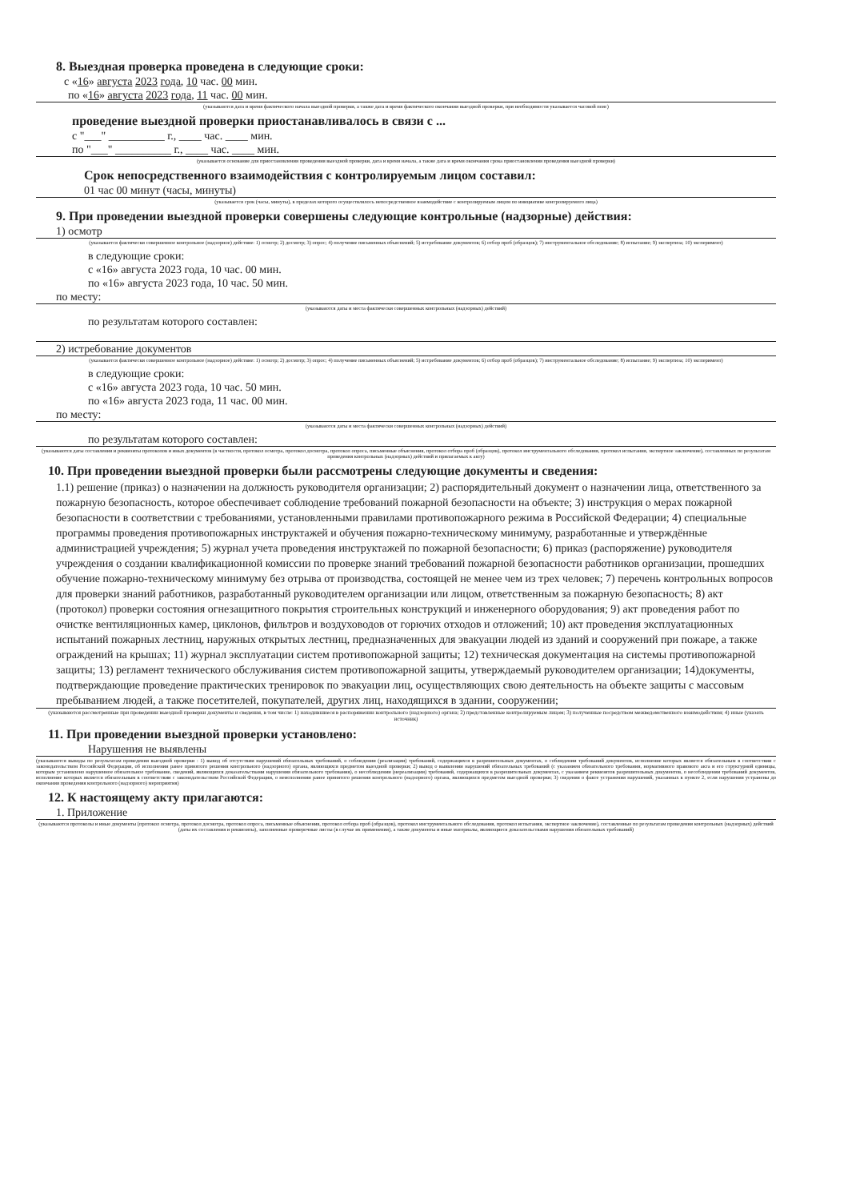8. Выездная проверка проведена в следующие сроки:
с «16» августа 2023 года, 10 час. 00 мин.
по «16» августа 2023 года, 11 час. 00 мин.
(указываются дата и время фактического начала выездной проверки, а также дата и время фактического окончания выездной проверки, при необходимости указывается часовой пояс)
проведение выездной проверки приостанавливалось в связи с ...
с "___" __________ г., ____ час. ____ мин.
по "___" __________ г., ____ час. ____ мин.
(указывается основание для приостановления проведения выездной проверки, дата и время начала, а также дата и время окончания срока приостановления проведения выездной проверки)
Срок непосредственного взаимодействия с контролируемым лицом составил:
01 час 00 минут (часы, минуты)
(указывается срок (часы, минуты), в пределах которого осуществлялось непосредственное взаимодействие с контролируемым лицом по инициативе контролируемого лица)
9. При проведении выездной проверки совершены следующие контрольные (надзорные) действия:
1) осмотр
(указывается фактически совершенное контрольное (надзорное) действие: 1) осмотр; 2) досмотр; 3) опрос; 4) получение письменных объяснений; 5) истребование документов; 6) отбор проб (образцов); 7) инструментальное обследование; 8) испытание; 9) экспертиза; 10) эксперимент)
в следующие сроки:
с «16» августа 2023 года, 10 час. 00 мин.
по «16» августа 2023 года, 10 час. 50 мин.
по месту:
(указываются даты и места фактически совершенных контрольных (надзорных) действий)
по результатам которого составлен:
2) истребование документов
(указывается фактически совершенное контрольное (надзорное) действие: 1) осмотр; 2) досмотр; 3) опрос; 4) получение письменных объяснений; 5) истребование документов; 6) отбор проб (образцов); 7) инструментальное обследование; 8) испытание; 9) экспертиза; 10) эксперимент)
в следующие сроки:
с «16» августа 2023 года, 10 час. 50 мин.
по «16» августа 2023 года, 11 час. 00 мин.
по месту:
(указываются даты и места фактически совершенных контрольных (надзорных) действий)
по результатам которого составлен:
(указываются даты составления и реквизиты протоколов и иных документов (в частности, протокол осмотра, протокол досмотра, протокол опроса, письменные объяснения, протокол отбора проб (образцов), протокол инструментального обследования, протокол испытания, экспертное заключение), составленных по результатам проведения контрольных (надзорных) действий и прилагаемых к акту)
10. При проведении выездной проверки были рассмотрены следующие документы и сведения:
1.1) решение (приказ) о назначении на должность руководителя организации; 2) распорядительный документ о назначении лица, ответственного за пожарную безопасность, которое обеспечивает соблюдение требований пожарной безопасности на объекте; 3) инструкция о мерах пожарной безопасности в соответствии с требованиями, установленными правилами противопожарного режима в Российской Федерации; 4) специальные программы проведения противопожарных инструктажей и обучения пожарно-техническому минимуму, разработанные и утверждённые администрацией учреждения; 5) журнал учета проведения инструктажей по пожарной безопасности; 6) приказ (распоряжение) руководителя учреждения о создании квалификационной комиссии по проверке знаний требований пожарной безопасности работников организации, прошедших обучение пожарно-техническому минимуму без отрыва от производства, состоящей не менее чем из трех человек; 7) перечень контрольных вопросов для проверки знаний работников, разработанный руководителем организации или лицом, ответственным за пожарную безопасность; 8) акт (протокол) проверки состояния огнезащитного покрытия строительных конструкций и инженерного оборудования; 9) акт проведения работ по очистке вентиляционных камер, циклонов, фильтров и воздуховодов от горючих отходов и отложений; 10) акт проведения эксплуатационных испытаний пожарных лестниц, наружных открытых лестниц, предназначенных для эвакуации людей из зданий и сооружений при пожаре, а также ограждений на крышах; 11) журнал эксплуатации систем противопожарной защиты; 12) техническая документация на системы противопожарной защиты; 13) регламент технического обслуживания систем противопожарной защиты, утверждаемый руководителем организации; 14)документы, подтверждающие проведение практических тренировок по эвакуации лиц, осуществляющих свою деятельность на объекте защиты с массовым пребыванием людей, а также посетителей, покупателей, других лиц, находящихся в здании, сооружении;
(указываются рассмотренные при проведении выездной проверки документы и сведения, в том числе: 1) находившиеся в распоряжении контрольного (надзорного) органа; 2) представленные контролируемым лицом; 3) полученные посредством межведомственного взаимодействия; 4) иные (указать источник)
11. При проведении выездной проверки установлено:
Нарушения не выявлены
(указываются выводы по результатам проведения выездной проверки : 1) вывод об отсутствии нарушений обязательных требований, о соблюдении (реализации) требований, содержащихся в разрешительных документах, о соблюдении требований документов, исполнение которых является обязательным в соответствии с законодательством Российской Федерации, об исполнении ранее принятого решения контрольного (надзорного) органа, являющихся предметом выездной проверки; 2) вывод о выявлении нарушений обязательных требований (с указанием обязательного требования, нормативного правового акта и его структурной единицы, которым установлено нарушенное обязательное требование, сведений, являющихся доказательствами нарушения обязательного требования), о несоблюдении (нереализации) требований, содержащихся в разрешительных документах, с указанием реквизитов разрешительных документов, о несоблюдении требований документов, исполнение которых является обязательным в соответствии с законодательством Российской Федерации, о неисполнении ранее принятого решения контрольного (надзорного) органа, являющихся предметом выездной проверки; 3) сведения о факте устранения нарушений, указанных в пункте 2, если нарушения устранены до окончания проведения контрольного (надзорного) мероприятия)
12. К настоящему акту прилагаются:
1. Приложение
(указываются протоколы и иные документы (протокол осмотра, протокол досмотра, протокол опроса, письменные объяснения, протокол отбора проб (образцов), протокол инструментального обследования, протокол испытания, экспертное заключение), составленные по результатам проведения контрольных (надзорных) действий (даты их составления и реквизиты), заполненные проверочные листы (в случае их применения), а также документы и иные материалы, являющиеся доказательствами нарушения обязательных требований)